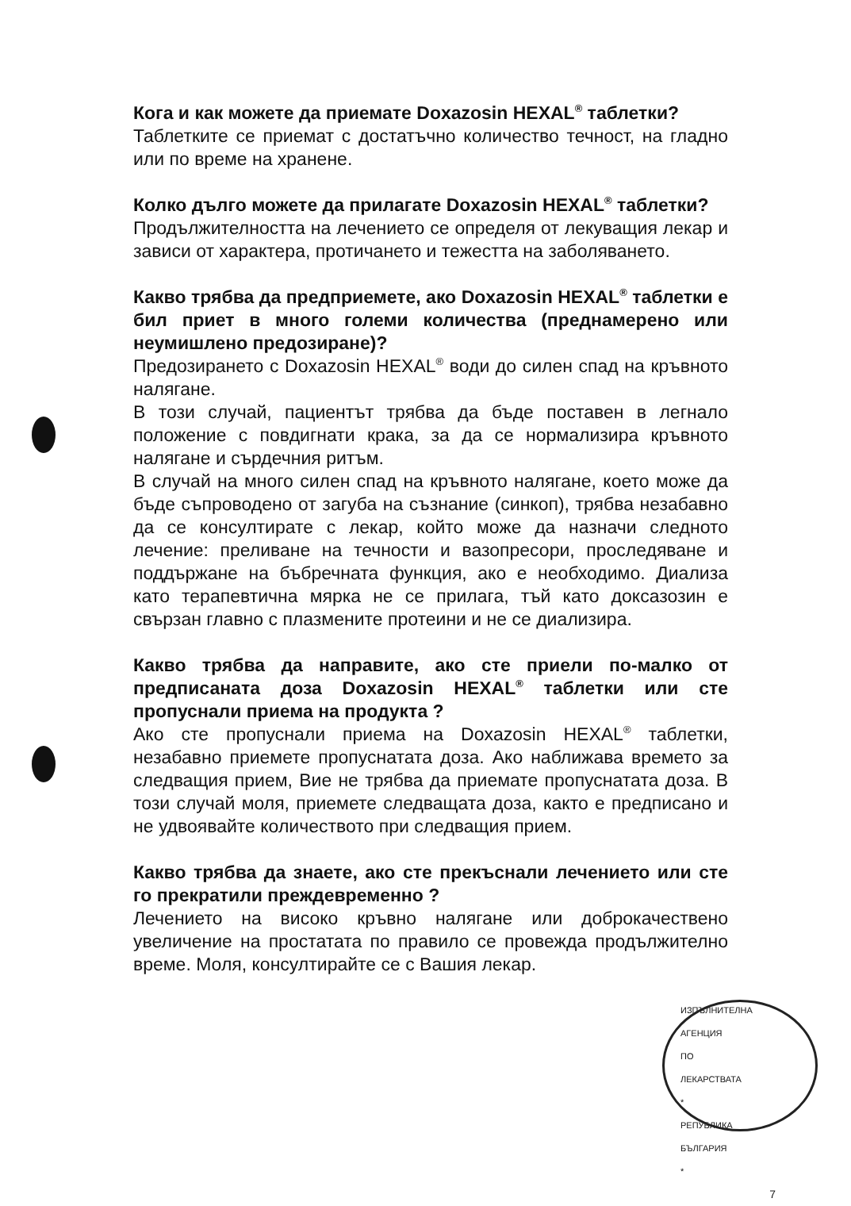Кога и как можете да приемате Doxazosin HEXAL<sup>®</sup> таблетки?
Таблетките се приемат с достатъчно количество течност, на гладно или по време на хранене.
Колко дълго можете да прилагате Doxazosin HEXAL<sup>®</sup> таблетки?
Продължителността на лечението се определя от лекуващия лекар и зависи от характера, протичането и тежестта на заболяването.
Какво трябва да предприемете, ако Doxazosin HEXAL<sup>®</sup> таблетки е бил приет в много големи количества (преднамерено или неумишлено предозиране)?
Предозирането с Doxazosin HEXAL<sup>®</sup> води до силен спад на кръвното налягане.
В този случай, пациентът трябва да бъде поставен в легнало положение с повдигнати крака, за да се нормализира кръвното налягане и сърдечния ритъм.
В случай на много силен спад на кръвното налягане, което може да бъде съпроводено от загуба на съзнание (синкоп), трябва незабавно да се консултирате с лекар, който може да назначи следното лечение: преливане на течности и вазопресори, проследяване и поддържане на бъбречната функция, ако е необходимо. Диализа като терапевтична мярка не се прилага, тъй като доксазозин е свързан главно с плазмените протеини и не се диализира.
Какво трябва да направите, ако сте приели по-малко от предписаната доза Doxazosin HEXAL<sup>®</sup> таблетки или сте пропуснали приема на продукта ?
Ако сте пропуснали приема на Doxazosin HEXAL<sup>®</sup> таблетки, незабавно приемете пропуснатата доза. Ако наближава времето за следващия прием, Вие не трябва да приемате пропуснатата доза. В този случай моля, приемете следващата доза, както е предписано и не удвоявайте количеството при следващия прием.
Какво трябва да знаете, ако сте прекъснали лечението или сте го прекратили преждевременно ?
Лечението на високо кръвно налягане или доброкачествено увеличение на простатата по правило се провежда продължително време. Моля, консултирайте се с Вашия лекар.
ИЗПЪЛНИТЕЛНА АГЕНЦИЯ ПО ЛЕКАРСТВАТА * РЕПУБЛИКА БЪЛГАРИЯ *
7